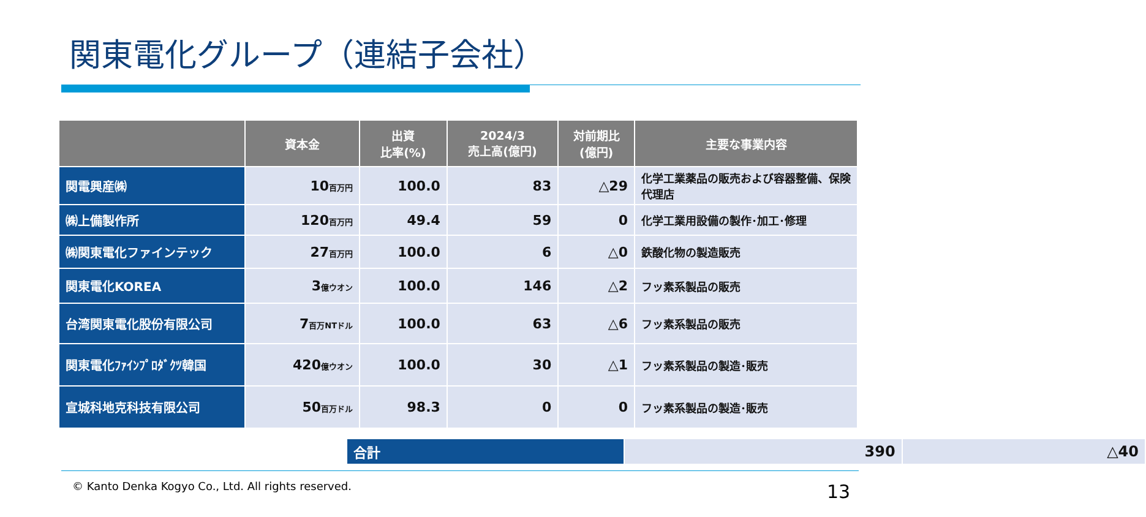関東電化グループ（連結子会社）
| | 資本金 | 出資 比率(%) | 2024/3 売上高(億円) | 対前期比 (億円) | 主要な事業内容 |
| --- | --- | --- | --- | --- | --- |
| 関電興産㈱ | 10 百万円 | 100.0 | 83 | △29 | 化学工業薬品の販売および容器整備、保険代理店 |
| ㈱上備製作所 | 120 百万円 | 49.4 | 59 | 0 | 化学工業用設備の製作･加工･修理 |
| ㈱関東電化ファインテック | 27 百万円 | 100.0 | 6 | △0 | 鉄酸化物の製造販売 |
| 関東電化KOREA | 3 億ウオン | 100.0 | 146 | △2 | フッ素系製品の販売 |
| 台湾関東電化股份有限公司 | 7 百万NTドル | 100.0 | 63 | △6 | フッ素系製品の販売 |
| 関東電化ﾌｧｲﾝﾌﾟﾛﾀﾞｸﾂ韓国 | 420 億ウオン | 100.0 | 30 | △1 | フッ素系製品の製造･販売 |
| 宣城科地克科技有限公司 | 50 百万ドル | 98.3 | 0 | 0 | フッ素系製品の製造･販売 |
| 合計 | 390 | △40 |
© Kanto Denka Kogyo Co., Ltd. All rights reserved.
13